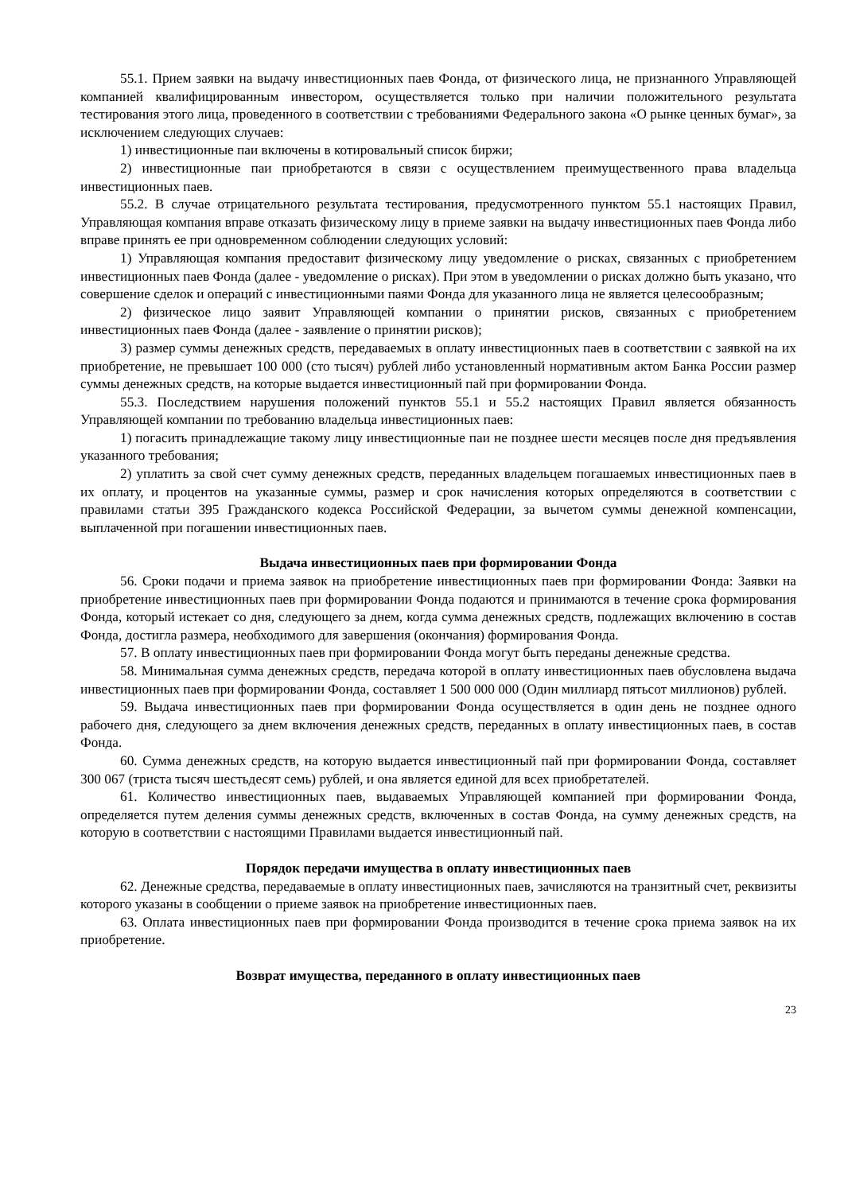55.1. Прием заявки на выдачу инвестиционных паев Фонда, от физического лица, не признанного Управляющей компанией квалифицированным инвестором, осуществляется только при наличии положительного результата тестирования этого лица, проведенного в соответствии с требованиями Федерального закона «О рынке ценных бумаг», за исключением следующих случаев:
1) инвестиционные паи включены в котировальный список биржи;
2) инвестиционные паи приобретаются в связи с осуществлением преимущественного права владельца инвестиционных паев.
55.2. В случае отрицательного результата тестирования, предусмотренного пунктом 55.1 настоящих Правил, Управляющая компания вправе отказать физическому лицу в приеме заявки на выдачу инвестиционных паев Фонда либо вправе принять ее при одновременном соблюдении следующих условий:
1) Управляющая компания предоставит физическому лицу уведомление о рисках, связанных с приобретением инвестиционных паев Фонда (далее - уведомление о рисках). При этом в уведомлении о рисках должно быть указано, что совершение сделок и операций с инвестиционными паями Фонда для указанного лица не является целесообразным;
2) физическое лицо заявит Управляющей компании о принятии рисков, связанных с приобретением инвестиционных паев Фонда (далее - заявление о принятии рисков);
3) размер суммы денежных средств, передаваемых в оплату инвестиционных паев в соответствии с заявкой на их приобретение, не превышает 100 000 (сто тысяч) рублей либо установленный нормативным актом Банка России размер суммы денежных средств, на которые выдается инвестиционный пай при формировании Фонда.
55.3. Последствием нарушения положений пунктов 55.1 и 55.2 настоящих Правил является обязанность Управляющей компании по требованию владельца инвестиционных паев:
1) погасить принадлежащие такому лицу инвестиционные паи не позднее шести месяцев после дня предъявления указанного требования;
2) уплатить за свой счет сумму денежных средств, переданных владельцем погашаемых инвестиционных паев в их оплату, и процентов на указанные суммы, размер и срок начисления которых определяются в соответствии с правилами статьи 395 Гражданского кодекса Российской Федерации, за вычетом суммы денежной компенсации, выплаченной при погашении инвестиционных паев.
Выдача инвестиционных паев при формировании Фонда
56. Сроки подачи и приема заявок на приобретение инвестиционных паев при формировании Фонда: Заявки на приобретение инвестиционных паев при формировании Фонда подаются и принимаются в течение срока формирования Фонда, который истекает со дня, следующего за днем, когда сумма денежных средств, подлежащих включению в состав Фонда, достигла размера, необходимого для завершения (окончания) формирования Фонда.
57. В оплату инвестиционных паев при формировании Фонда могут быть переданы денежные средства.
58. Минимальная сумма денежных средств, передача которой в оплату инвестиционных паев обусловлена выдача инвестиционных паев при формировании Фонда, составляет 1 500 000 000 (Один миллиард пятьсот миллионов) рублей.
59. Выдача инвестиционных паев при формировании Фонда осуществляется в один день не позднее одного рабочего дня, следующего за днем включения денежных средств, переданных в оплату инвестиционных паев, в состав Фонда.
60. Сумма денежных средств, на которую выдается инвестиционный пай при формировании Фонда, составляет 300 067 (триста тысяч шестьдесят семь) рублей, и она является единой для всех приобретателей.
61. Количество инвестиционных паев, выдаваемых Управляющей компанией при формировании Фонда, определяется путем деления суммы денежных средств, включенных в состав Фонда, на сумму денежных средств, на которую в соответствии с настоящими Правилами выдается инвестиционный пай.
Порядок передачи имущества в оплату инвестиционных паев
62. Денежные средства, передаваемые в оплату инвестиционных паев, зачисляются на транзитный счет, реквизиты которого указаны в сообщении о приеме заявок на приобретение инвестиционных паев.
63. Оплата инвестиционных паев при формировании Фонда производится в течение срока приема заявок на их приобретение.
Возврат имущества, переданного в оплату инвестиционных паев
23